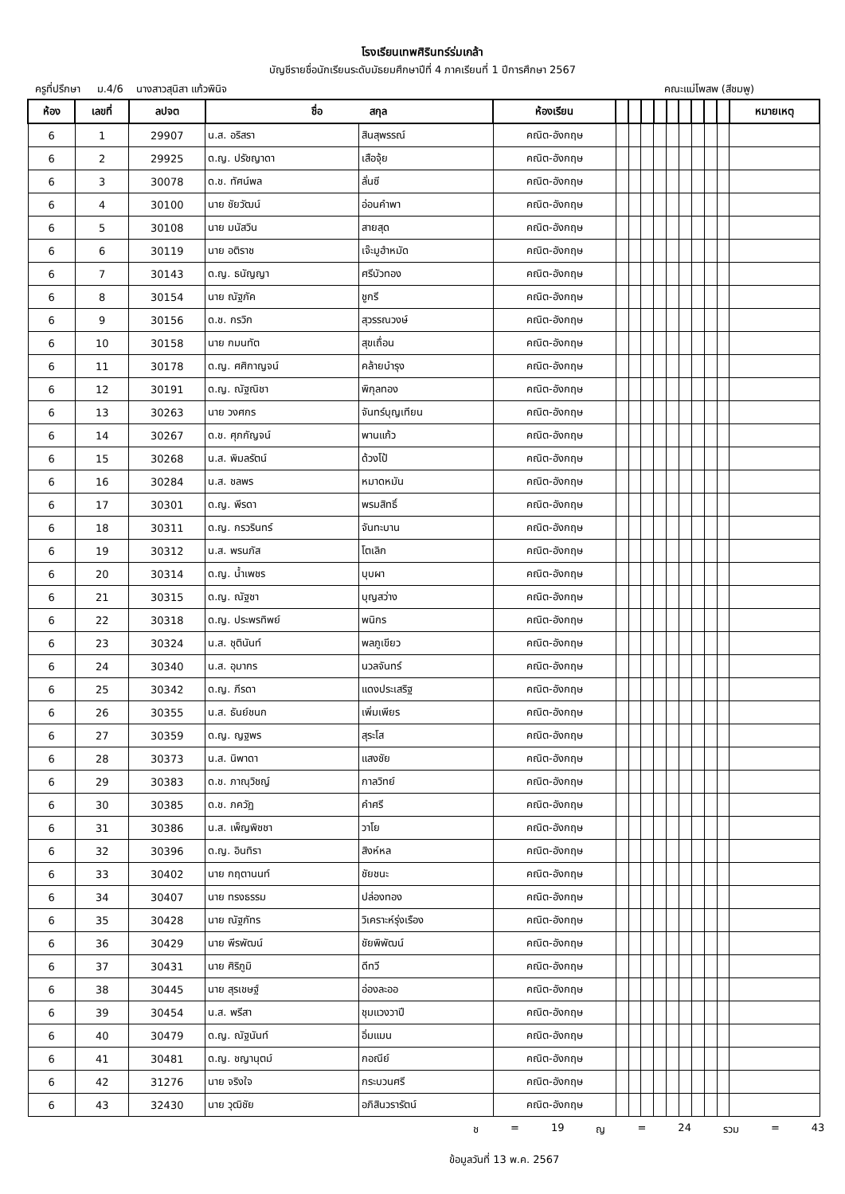โรงเรียนเทพศิรินทร์ร่มเกล้า
บัญชีรายชื่อนักเรียนระดับมัธยมศึกษาปีที่ 4 ภาคเรียนที่ 1 ปีการศึกษา 2567
ครูที่ปรึกษา ม.4/6 นางสาวสุนิสา แก้วพินิจ คณะแม่โพสพ (สีชมพู)
| ห้อง | เลขที่ | ลปจต | ชื่อ สกุล | | ห้องเรียน | | | | | | | | | | หมายเหตุ |
| --- | --- | --- | --- | --- | --- | --- | --- | --- | --- | --- | --- | --- | --- | --- | --- |
| 6 | 1 | 29907 | น.ส. อริสรา | สินสุพรรณ์ | คณิต-อังกฤษ | | | | | | | | | | |
| 6 | 2 | 29925 | ด.ญ. ปรัชญาดา | เสือจุ้ย | คณิต-อังกฤษ | | | | | | | | | | |
| 6 | 3 | 30078 | ด.ช. ทัศน์พล | ลั่นซี | คณิต-อังกฤษ | | | | | | | | | | |
| 6 | 4 | 30100 | นาย ชัยวัฒน์ | อ่อนคำพา | คณิต-อังกฤษ | | | | | | | | | | |
| 6 | 5 | 30108 | นาย มนัสวิน | สายสุด | คณิต-อังกฤษ | | | | | | | | | | |
| 6 | 6 | 30119 | นาย อติราช | เจ๊ะมูฮำหมัด | คณิต-อังกฤษ | | | | | | | | | | |
| 6 | 7 | 30143 | ด.ญ. ธนัญญา | ศรีบัวทอง | คณิต-อังกฤษ | | | | | | | | | | |
| 6 | 8 | 30154 | นาย ณัฐภัค | ชูกรี | คณิต-อังกฤษ | | | | | | | | | | |
| 6 | 9 | 30156 | ด.ช. กรวิก | สุวรรณวงษ์ | คณิต-อังกฤษ | | | | | | | | | | |
| 6 | 10 | 30158 | นาย กมนทัต | สุขเถื่อน | คณิต-อังกฤษ | | | | | | | | | | |
| 6 | 11 | 30178 | ด.ญ. ศศิกาญจน์ | คล้ายบำรุง | คณิต-อังกฤษ | | | | | | | | | | |
| 6 | 12 | 30191 | ด.ญ. ณัฐณิชา | พิกุลทอง | คณิต-อังกฤษ | | | | | | | | | | |
| 6 | 13 | 30263 | นาย วงศกร | จันทร์บุญเทียน | คณิต-อังกฤษ | | | | | | | | | | |
| 6 | 14 | 30267 | ด.ช. ศุภกัญจน์ | พานแก้ว | คณิต-อังกฤษ | | | | | | | | | | |
| 6 | 15 | 30268 | น.ส. พิมลรัตน์ | ด้วงโป้ | คณิต-อังกฤษ | | | | | | | | | | |
| 6 | 16 | 30284 | น.ส. ชลพร | หมาดหมัน | คณิต-อังกฤษ | | | | | | | | | | |
| 6 | 17 | 30301 | ด.ญ. พีรดา | พรมสิทธิ์ | คณิต-อังกฤษ | | | | | | | | | | |
| 6 | 18 | 30311 | ด.ญ. กรวรินทร์ | จันทะบาน | คณิต-อังกฤษ | | | | | | | | | | |
| 6 | 19 | 30312 | น.ส. พรนภัส | โตเลิก | คณิต-อังกฤษ | | | | | | | | | | |
| 6 | 20 | 30314 | ด.ญ. น้ำเพชร | บุบผา | คณิต-อังกฤษ | | | | | | | | | | |
| 6 | 21 | 30315 | ด.ญ. ณัฐชา | บุญสว่าง | คณิต-อังกฤษ | | | | | | | | | | |
| 6 | 22 | 30318 | ด.ญ. ประพรทิพย์ | พนิกร | คณิต-อังกฤษ | | | | | | | | | | |
| 6 | 23 | 30324 | น.ส. ชุตินันท์ | พลภูเขียว | คณิต-อังกฤษ | | | | | | | | | | |
| 6 | 24 | 30340 | น.ส. อุมากร | นวลจันทร์ | คณิต-อังกฤษ | | | | | | | | | | |
| 6 | 25 | 30342 | ด.ญ. ภีรดา | แดงประเสริฐ | คณิต-อังกฤษ | | | | | | | | | | |
| 6 | 26 | 30355 | น.ส. ธันย์ชนก | เพิ่มเพียร | คณิต-อังกฤษ | | | | | | | | | | |
| 6 | 27 | 30359 | ด.ญ. ญฐพร | สุระโส | คณิต-อังกฤษ | | | | | | | | | | |
| 6 | 28 | 30373 | น.ส. นิพาดา | แสงชัย | คณิต-อังกฤษ | | | | | | | | | | |
| 6 | 29 | 30383 | ด.ช. ภาณุวิชญ์ | กาลวิทย์ | คณิต-อังกฤษ | | | | | | | | | | |
| 6 | 30 | 30385 | ด.ช. ภควัฏ | คำศรี | คณิต-อังกฤษ | | | | | | | | | | |
| 6 | 31 | 30386 | น.ส. เพ็ญพิชชา | วาโย | คณิต-อังกฤษ | | | | | | | | | | |
| 6 | 32 | 30396 | ด.ญ. อินทิรา | สิงห์หล | คณิต-อังกฤษ | | | | | | | | | | |
| 6 | 33 | 30402 | นาย กฤตานนท์ | ชัยชนะ | คณิต-อังกฤษ | | | | | | | | | | |
| 6 | 34 | 30407 | นาย ทรงธรรม | ปล่องทอง | คณิต-อังกฤษ | | | | | | | | | | |
| 6 | 35 | 30428 | นาย ณัฐภัทร | วิเคราะห์รุ่งเรือง | คณิต-อังกฤษ | | | | | | | | | | |
| 6 | 36 | 30429 | นาย พีรพัฒน์ | ชัยพิพัฒน์ | คณิต-อังกฤษ | | | | | | | | | | |
| 6 | 37 | 30431 | นาย ศิริภูมิ | ดีทวี | คณิต-อังกฤษ | | | | | | | | | | |
| 6 | 38 | 30445 | นาย สุรเชษฐ์ | อ่องละออ | คณิต-อังกฤษ | | | | | | | | | | |
| 6 | 39 | 30454 | น.ส. พรีสา | ชุมแวงวาปี | คณิต-อังกฤษ | | | | | | | | | | |
| 6 | 40 | 30479 | ด.ญ. ณัฐนันท์ | อิ่มแมน | คณิต-อังกฤษ | | | | | | | | | | |
| 6 | 41 | 30481 | ด.ญ. ชญานุตม์ | กอณีย์ | คณิต-อังกฤษ | | | | | | | | | | |
| 6 | 42 | 31276 | นาย จริงใจ | กระบวนศรี | คณิต-อังกฤษ | | | | | | | | | | |
| 6 | 43 | 32430 | นาย วุฒิชัย | อภิสินวรารัตน์ | คณิต-อังกฤษ | | | | | | | | | | |
ช = 19 ญ = 24 รวม = 43
ข้อมูลวันที่ 13 พ.ค. 2567